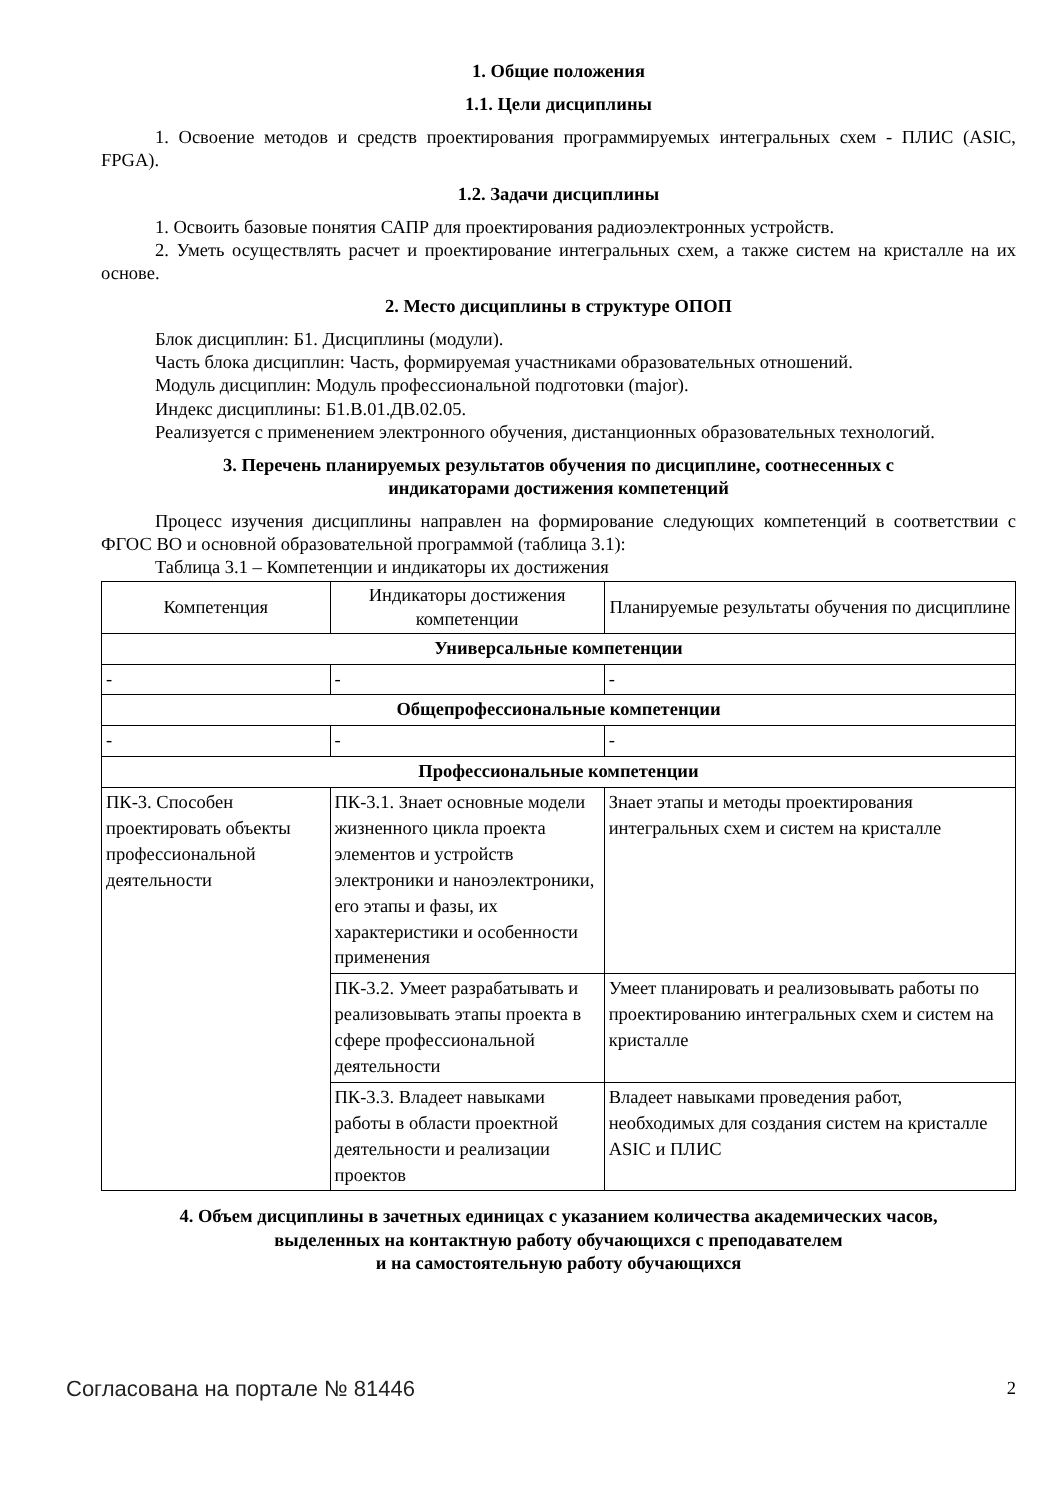1. Общие положения
1.1. Цели дисциплины
1. Освоение методов и средств проектирования программируемых интегральных схем - ПЛИС (ASIC, FPGA).
1.2. Задачи дисциплины
1. Освоить базовые понятия САПР для проектирования радиоэлектронных устройств.
2. Уметь осуществлять расчет и проектирование интегральных схем, а также систем на кристалле на их основе.
2. Место дисциплины в структуре ОПОП
Блок дисциплин: Б1. Дисциплины (модули).
Часть блока дисциплин: Часть, формируемая участниками образовательных отношений.
Модуль дисциплин: Модуль профессиональной подготовки (major).
Индекс дисциплины: Б1.В.01.ДВ.02.05.
Реализуется с применением электронного обучения, дистанционных образовательных технологий.
3. Перечень планируемых результатов обучения по дисциплине, соотнесенных с
индикаторами достижения компетенций
Процесс изучения дисциплины направлен на формирование следующих компетенций в соответствии с ФГОС ВО и основной образовательной программой (таблица 3.1):
Таблица 3.1 – Компетенции и индикаторы их достижения
| Компетенция | Индикаторы достижения компетенции | Планируемые результаты обучения по дисциплине |
| --- | --- | --- |
| Универсальные компетенции | | |
| - | - | - |
| Общепрофессиональные компетенции | | |
| - | - | - |
| Профессиональные компетенции | | |
| ПК-3. Способен проектировать объекты профессиональной деятельности | ПК-3.1. Знает основные модели жизненного цикла проекта элементов и устройств электроники и наноэлектроники, его этапы и фазы, их характеристики и особенности применения | Знает этапы и методы проектирования интегральных схем и систем на кристалле |
| | ПК-3.2. Умеет разрабатывать и реализовывать этапы проекта в сфере профессиональной деятельности | Умеет планировать и реализовывать работы по проектированию интегральных схем и систем на кристалле |
| | ПК-3.3. Владеет навыками работы в области проектной деятельности и реализации проектов | Владеет навыками проведения работ, необходимых для создания систем на кристалле ASIC и ПЛИС |
4. Объем дисциплины в зачетных единицах с указанием количества академических часов,
выделенных на контактную работу обучающихся с преподавателем
и на самостоятельную работу обучающихся
Согласована на портале № 81446 2